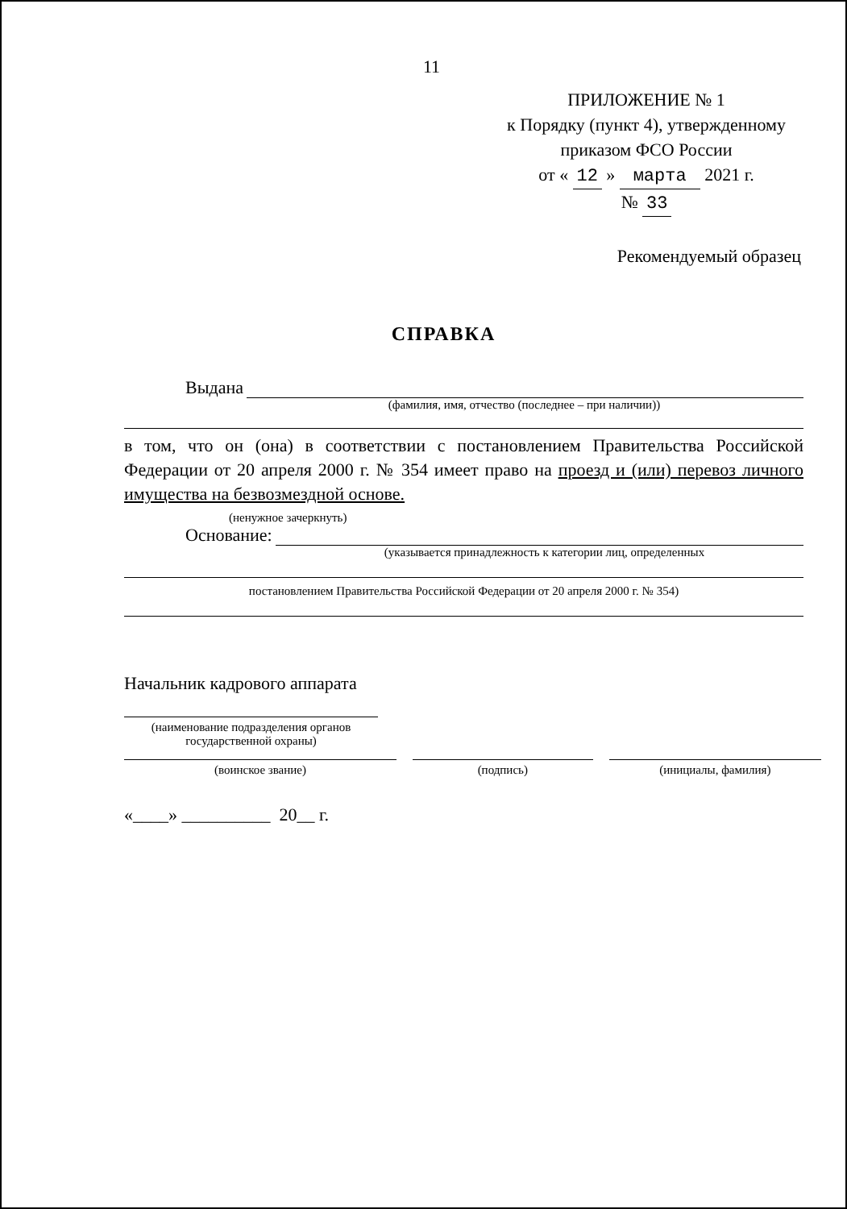11
ПРИЛОЖЕНИЕ № 1
к Порядку (пункт 4), утвержденному
приказом ФСО России
от « 12 » марта 2021 г.
№ 33
Рекомендуемый образец
СПРАВКА
Выдана
(фамилия, имя, отчество (последнее – при наличии))
в том, что он (она) в соответствии с постановлением Правительства Российской Федерации от 20 апреля 2000 г. № 354 имеет право на проезд и (или) перевоз личного имущества на безвозмездной основе.
(ненужное зачеркнуть)
Основание:
(указывается принадлежность к категории лиц, определенных
постановлением Правительства Российской Федерации от 20 апреля 2000 г. № 354)
Начальник кадрового аппарата
(наименование подразделения органов
государственной охраны)
(воинское звание) (подпись) (инициалы, фамилия)
«____» __________ 20__ г.